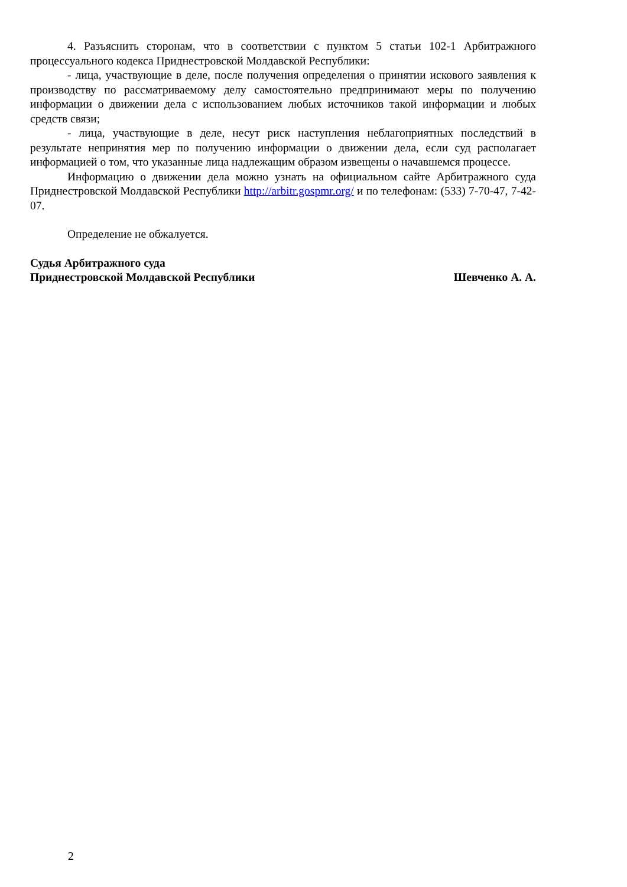4. Разъяснить сторонам, что в соответствии с пунктом 5 статьи 102-1 Арбитражного процессуального кодекса Приднестровской Молдавской Республики:
- лица, участвующие в деле, после получения определения о принятии искового заявления к производству по рассматриваемому делу самостоятельно предпринимают меры по получению информации о движении дела с использованием любых источников такой информации и любых средств связи;
- лица, участвующие в деле, несут риск наступления неблагоприятных последствий в результате непринятия мер по получению информации о движении дела, если суд располагает информацией о том, что указанные лица надлежащим образом извещены о начавшемся процессе.
Информацию о движении дела можно узнать на официальном сайте Арбитражного суда Приднестровской Молдавской Республики http://arbitr.gospmr.org/ и по телефонам: (533) 7-70-47, 7-42-07.
Определение не обжалуется.
Судья Арбитражного суда
Приднестровской Молдавской Республики
Шевченко А. А.
2